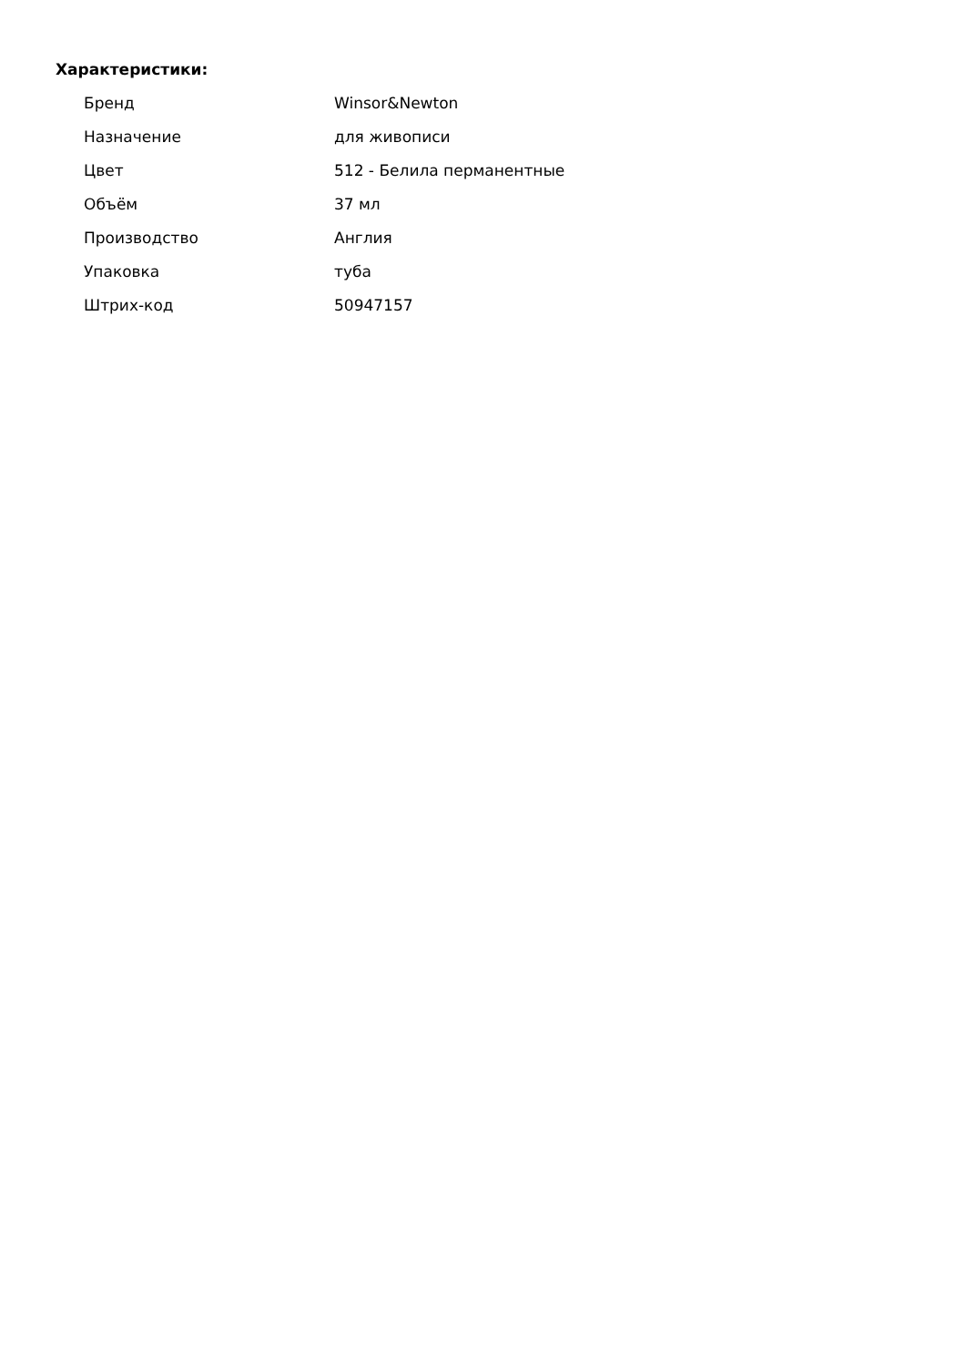Характеристики:
| Бренд | Winsor&Newton |
| Назначение | для живописи |
| Цвет | 512 - Белила перманентные |
| Объём | 37 мл |
| Производство | Англия |
| Упаковка | туба |
| Штрих-код | 50947157 |